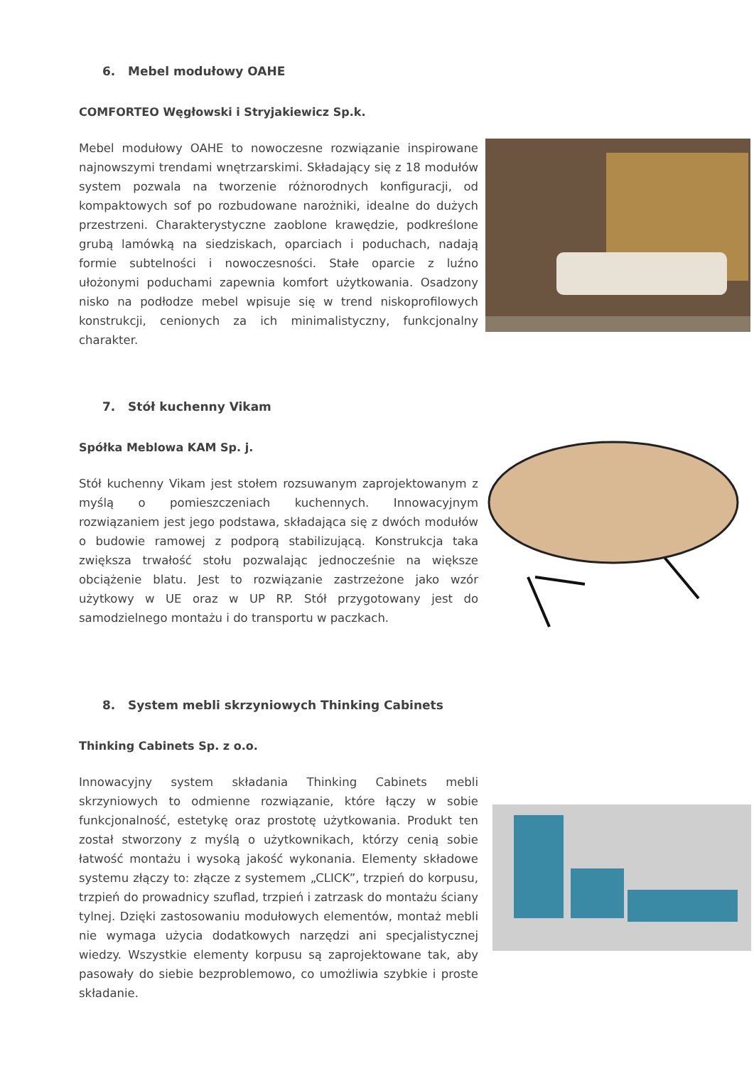6. Mebel modułowy OAHE
COMFORTEO Węgłowski i Stryjakiewicz Sp.k.
Mebel modułowy OAHE to nowoczesne rozwiązanie inspirowane najnowszymi trendami wnętrzarskimi. Składający się z 18 modułów system pozwala na tworzenie różnorodnych konfiguracji, od kompaktowych sof po rozbudowane narożniki, idealne do dużych przestrzeni. Charakterystyczne zaoblone krawędzie, podkreślone grubą lamówką na siedziskach, oparciach i poduchach, nadają formie subtelności i nowoczesności. Stałe oparcie z luźno ułożonymi poduchami zapewnia komfort użytkowania. Osadzony nisko na podłodze mebel wpisuje się w trend niskoprofilowych konstrukcji, cenionych za ich minimalistyczny, funkcjonalny charakter.
7. Stół kuchenny Vikam
Spółka Meblowa KAM Sp. j.
Stół kuchenny Vikam jest stołem rozsuwanym zaprojektowanym z myślą o pomieszczeniach kuchennych. Innowacyjnym rozwiązaniem jest jego podstawa, składająca się z dwóch modułów o budowie ramowej z podporą stabilizującą. Konstrukcja taka zwiększa trwałość stołu pozwalając jednocześnie na większe obciążenie blatu. Jest to rozwiązanie zastrzeżone jako wzór użytkowy w UE oraz w UP RP. Stół przygotowany jest do samodzielnego montażu i do transportu w paczkach.
8. System mebli skrzyniowych Thinking Cabinets
Thinking Cabinets Sp. z o.o.
Innowacyjny system składania Thinking Cabinets mebli skrzyniowych to odmienne rozwiązanie, które łączy w sobie funkcjonalność, estetykę oraz prostotę użytkowania. Produkt ten został stworzony z myślą o użytkownikach, którzy cenią sobie łatwość montażu i wysoką jakość wykonania. Elementy składowe systemu złączy to: złącze z systemem „CLICK”, trzpień do korpusu, trzpień do prowadnicy szuflad, trzpień i zatrzask do montażu ściany tylnej. Dzięki zastosowaniu modułowych elementów, montaż mebli nie wymaga użycia dodatkowych narzędzi ani specjalistycznej wiedzy. Wszystkie elementy korpusu są zaprojektowane tak, aby pasowały do siebie bezproblemowo, co umożliwia szybkie i proste składanie.